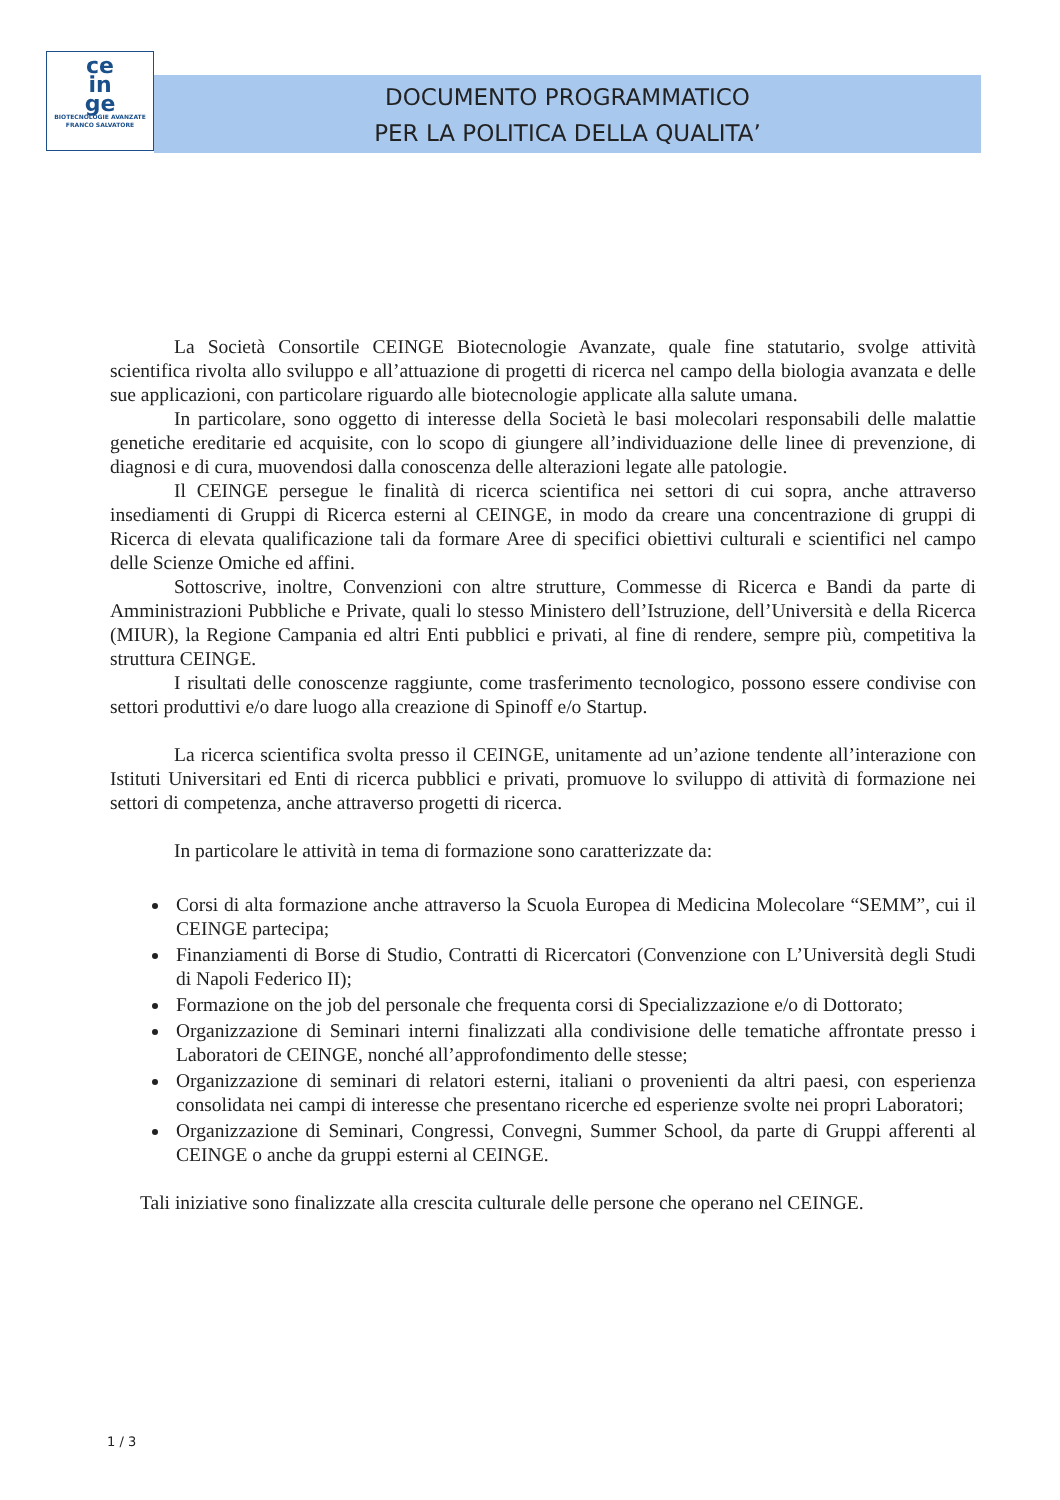ce
in
ge
BIOTECNOLOGIE AVANZATE
FRANCO SALVATORE
DOCUMENTO PROGRAMMATICO
PER LA POLITICA DELLA QUALITA’
La Società Consortile CEINGE Biotecnologie Avanzate, quale fine statutario, svolge attività scientifica rivolta allo sviluppo e all’attuazione di progetti di ricerca nel campo della biologia avanzata e delle sue applicazioni, con particolare riguardo alle biotecnologie applicate alla salute umana.
In particolare, sono oggetto di interesse della Società le basi molecolari responsabili delle malattie genetiche ereditarie ed acquisite, con lo scopo di giungere all’individuazione delle linee di prevenzione, di diagnosi e di cura, muovendosi dalla conoscenza delle alterazioni legate alle patologie.
Il CEINGE persegue le finalità di ricerca scientifica nei settori di cui sopra, anche attraverso insediamenti di Gruppi di Ricerca esterni al CEINGE, in modo da creare una concentrazione di gruppi di Ricerca di elevata qualificazione tali da formare Aree di specifici obiettivi culturali e scientifici nel campo delle Scienze Omiche ed affini.
Sottoscrive, inoltre, Convenzioni con altre strutture, Commesse di Ricerca e Bandi da parte di Amministrazioni Pubbliche e Private, quali lo stesso Ministero dell’Istruzione, dell’Università e della Ricerca (MIUR), la Regione Campania ed altri Enti pubblici e privati, al fine di rendere, sempre più, competitiva la struttura CEINGE.
I risultati delle conoscenze raggiunte, come trasferimento tecnologico, possono essere condivise con settori produttivi e/o dare luogo alla creazione di Spinoff e/o Startup.
La ricerca scientifica svolta presso il CEINGE, unitamente ad un’azione tendente all’interazione con Istituti Universitari ed Enti di ricerca pubblici e privati, promuove lo sviluppo di attività di formazione nei settori di competenza, anche attraverso progetti di ricerca.
In particolare le attività in tema di formazione sono caratterizzate da:
Corsi di alta formazione anche attraverso la Scuola Europea di Medicina Molecolare “SEMM”, cui il CEINGE partecipa;
Finanziamenti di Borse di Studio, Contratti di Ricercatori (Convenzione con L’Università degli Studi di Napoli Federico II);
Formazione on the job del personale che frequenta corsi di Specializzazione e/o di Dottorato;
Organizzazione di Seminari interni finalizzati alla condivisione delle tematiche affrontate presso i Laboratori de CEINGE, nonché all’approfondimento delle stesse;
Organizzazione di seminari di relatori esterni, italiani o provenienti da altri paesi, con esperienza consolidata nei campi di interesse che presentano ricerche ed esperienze svolte nei propri Laboratori;
Organizzazione di Seminari, Congressi, Convegni, Summer School, da parte di Gruppi afferenti al CEINGE o anche da gruppi esterni al CEINGE.
Tali iniziative sono finalizzate alla crescita culturale delle persone che operano nel CEINGE.
1 / 3